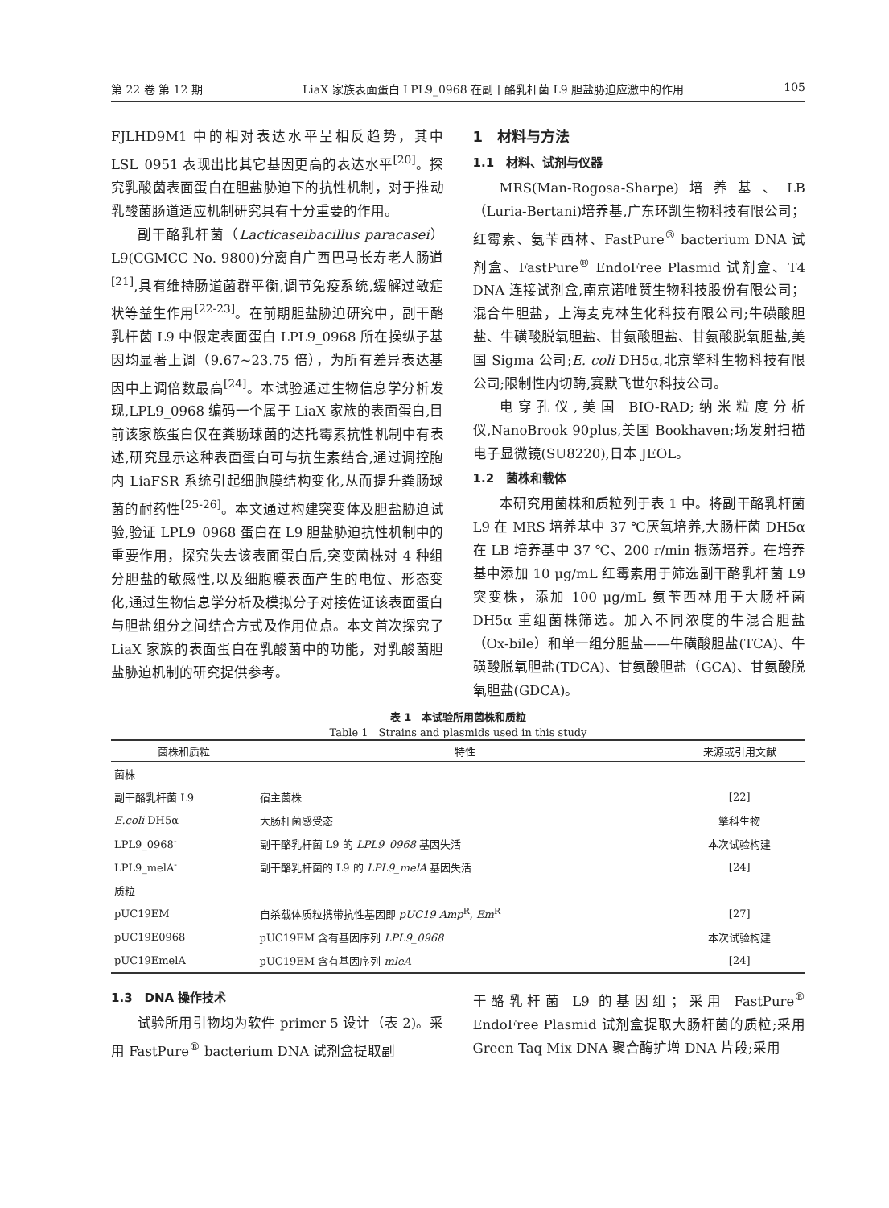第 22 卷 第 12 期 LiaX 家族表面蛋白 LPL9_0968 在副干酪乳杆菌 L9 胆盐胁迫应激中的作用 105
FJLHD9M1 中的相对表达水平呈相反趋势，其中 LSL_0951 表现出比其它基因更高的表达水平<sup>[20]</sup>。探究乳酸菌表面蛋白在胆盐胁迫下的抗性机制，对于推动乳酸菌肠道适应机制研究具有十分重要的作用。
副干酪乳杆菌（Lacticaseibacillus paracasei）L9(CGMCC No. 9800)分离自广西巴马长寿老人肠道<sup>[21]</sup>,具有维持肠道菌群平衡,调节免疫系统,缓解过敏症状等益生作用<sup>[22-23]</sup>。在前期胆盐胁迫研究中，副干酪乳杆菌 L9 中假定表面蛋白 LPL9_0968 所在操纵子基因均显著上调（9.67~23.75 倍），为所有差异表达基因中上调倍数最高<sup>[24]</sup>。本试验通过生物信息学分析发现,LPL9_0968 编码一个属于 LiaX 家族的表面蛋白,目前该家族蛋白仅在粪肠球菌的达托霉素抗性机制中有表述,研究显示这种表面蛋白可与抗生素结合,通过调控胞内 LiaFSR 系统引起细胞膜结构变化,从而提升粪肠球菌的耐药性<sup>[25-26]</sup>。本文通过构建突变体及胆盐胁迫试验,验证 LPL9_0968 蛋白在 L9 胆盐胁迫抗性机制中的重要作用，探究失去该表面蛋白后,突变菌株对 4 种组分胆盐的敏感性,以及细胞膜表面产生的电位、形态变化,通过生物信息学分析及模拟分子对接佐证该表面蛋白与胆盐组分之间结合方式及作用位点。本文首次探究了 LiaX 家族的表面蛋白在乳酸菌中的功能，对乳酸菌胆盐胁迫机制的研究提供参考。
1　材料与方法
1.1　材料、试剂与仪器
MRS(Man-Rogosa-Sharpe)培养基、LB（Luria-Bertani)培养基,广东环凯生物科技有限公司；红霉素、氨苄西林、FastPure<sup>®</sup> bacterium DNA 试剂盒、FastPure<sup>®</sup> EndoFree Plasmid 试剂盒、T4 DNA 连接试剂盒,南京诺唯赞生物科技股份有限公司；混合牛胆盐，上海麦克林生化科技有限公司;牛磺酸胆盐、牛磺酸脱氧胆盐、甘氨酸胆盐、甘氨酸脱氧胆盐,美国 Sigma 公司;E. coli DH5α,北京擎科生物科技有限公司;限制性内切酶,赛默飞世尔科技公司。
电穿孔仪,美国 BIO-RAD;纳米粒度分析仪,NanoBrook 90plus,美国 Bookhaven;场发射扫描电子显微镜(SU8220),日本 JEOL。
1.2　菌株和载体
本研究用菌株和质粒列于表 1 中。将副干酪乳杆菌 L9 在 MRS 培养基中 37 ℃厌氧培养,大肠杆菌 DH5α 在 LB 培养基中 37 ℃、200 r/min 振荡培养。在培养基中添加 10 μg/mL 红霉素用于筛选副干酪乳杆菌 L9 突变株，添加 100 μg/mL 氨苄西林用于大肠杆菌 DH5α 重组菌株筛选。加入不同浓度的牛混合胆盐（Ox-bile）和单一组分胆盐——牛磺酸胆盐(TCA)、牛磺酸脱氧胆盐(TDCA)、甘氨酸胆盐（GCA)、甘氨酸脱氧胆盐(GDCA)。
表 1　本试验所用菌株和质粒
Table 1　Strains and plasmids used in this study
| 菌株和质粒 | 特性 | 来源或引用文献 |
| --- | --- | --- |
| 菌株 | | |
| 副干酪乳杆菌 L9 | 宿主菌株 | [22] |
| E.coli DH5α | 大肠杆菌感受态 | 擎科生物 |
| LPL9_0968<sup>-</sup> | 副干酪乳杆菌 L9 的 LPL9_0968 基因失活 | 本次试验构建 |
| LPL9_melA<sup>-</sup> | 副干酪乳杆菌的 L9 的 LPL9_melA 基因失活 | [24] |
| 质粒 | | |
| pUC19EM | 自杀载体质粒携带抗性基因即 pUC19 Amp<sup>R</sup>, Em<sup>R</sup> | [27] |
| pUC19E0968 | pUC19EM 含有基因序列 LPL9_0968 | 本次试验构建 |
| pUC19EmelA | pUC19EM 含有基因序列 mleA | [24] |
1.3　DNA 操作技术
试验所用引物均为软件 primer 5 设计（表 2)。采用 FastPure<sup>®</sup> bacterium DNA 试剂盒提取副
干酪乳杆菌 L9 的基因组；采用 FastPure<sup>®</sup> EndoFree Plasmid 试剂盒提取大肠杆菌的质粒;采用 Green Taq Mix DNA 聚合酶扩增 DNA 片段;采用